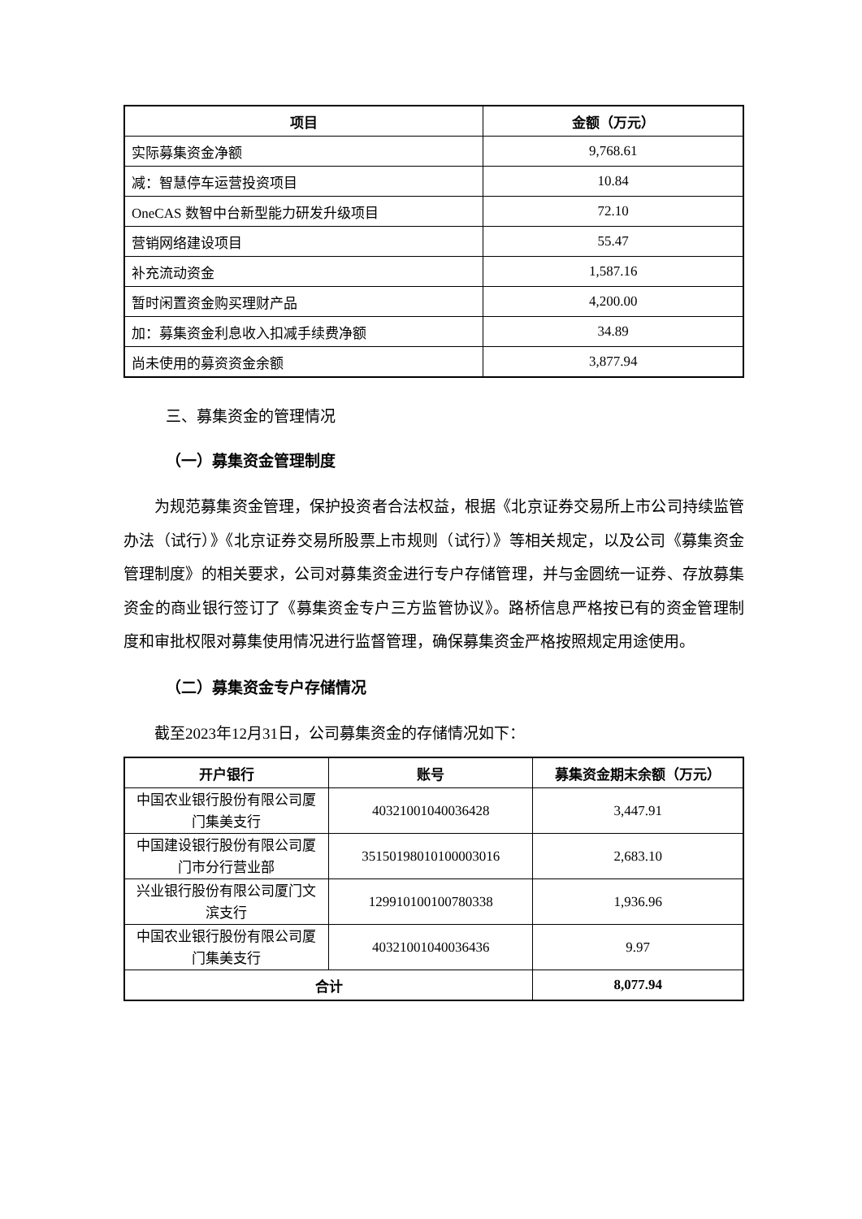| 项目 | 金额（万元） |
| --- | --- |
| 实际募集资金净额 | 9,768.61 |
| 减：智慧停车运营投资项目 | 10.84 |
| OneCAS 数智中台新型能力研发升级项目 | 72.10 |
| 营销网络建设项目 | 55.47 |
| 补充流动资金 | 1,587.16 |
| 暂时闲置资金购买理财产品 | 4,200.00 |
| 加：募集资金利息收入扣减手续费净额 | 34.89 |
| 尚未使用的募资资金余额 | 3,877.94 |
三、募集资金的管理情况
（一）募集资金管理制度
为规范募集资金管理，保护投资者合法权益，根据《北京证券交易所上市公司持续监管办法（试行）》《北京证券交易所股票上市规则（试行）》等相关规定，以及公司《募集资金管理制度》的相关要求，公司对募集资金进行专户存储管理，并与金圆统一证券、存放募集资金的商业银行签订了《募集资金专户三方监管协议》。路桥信息严格按已有的资金管理制度和审批权限对募集使用情况进行监督管理，确保募集资金严格按照规定用途使用。
（二）募集资金专户存储情况
截至2023年12月31日，公司募集资金的存储情况如下：
| 开户银行 | 账号 | 募集资金期末余额（万元） |
| --- | --- | --- |
| 中国农业银行股份有限公司厦门集美支行 | 40321001040036428 | 3,447.91 |
| 中国建设银行股份有限公司厦门市分行营业部 | 35150198010100003016 | 2,683.10 |
| 兴业银行股份有限公司厦门文滨支行 | 129910100100780338 | 1,936.96 |
| 中国农业银行股份有限公司厦门集美支行 | 40321001040036436 | 9.97 |
| 合计 | | 8,077.94 |